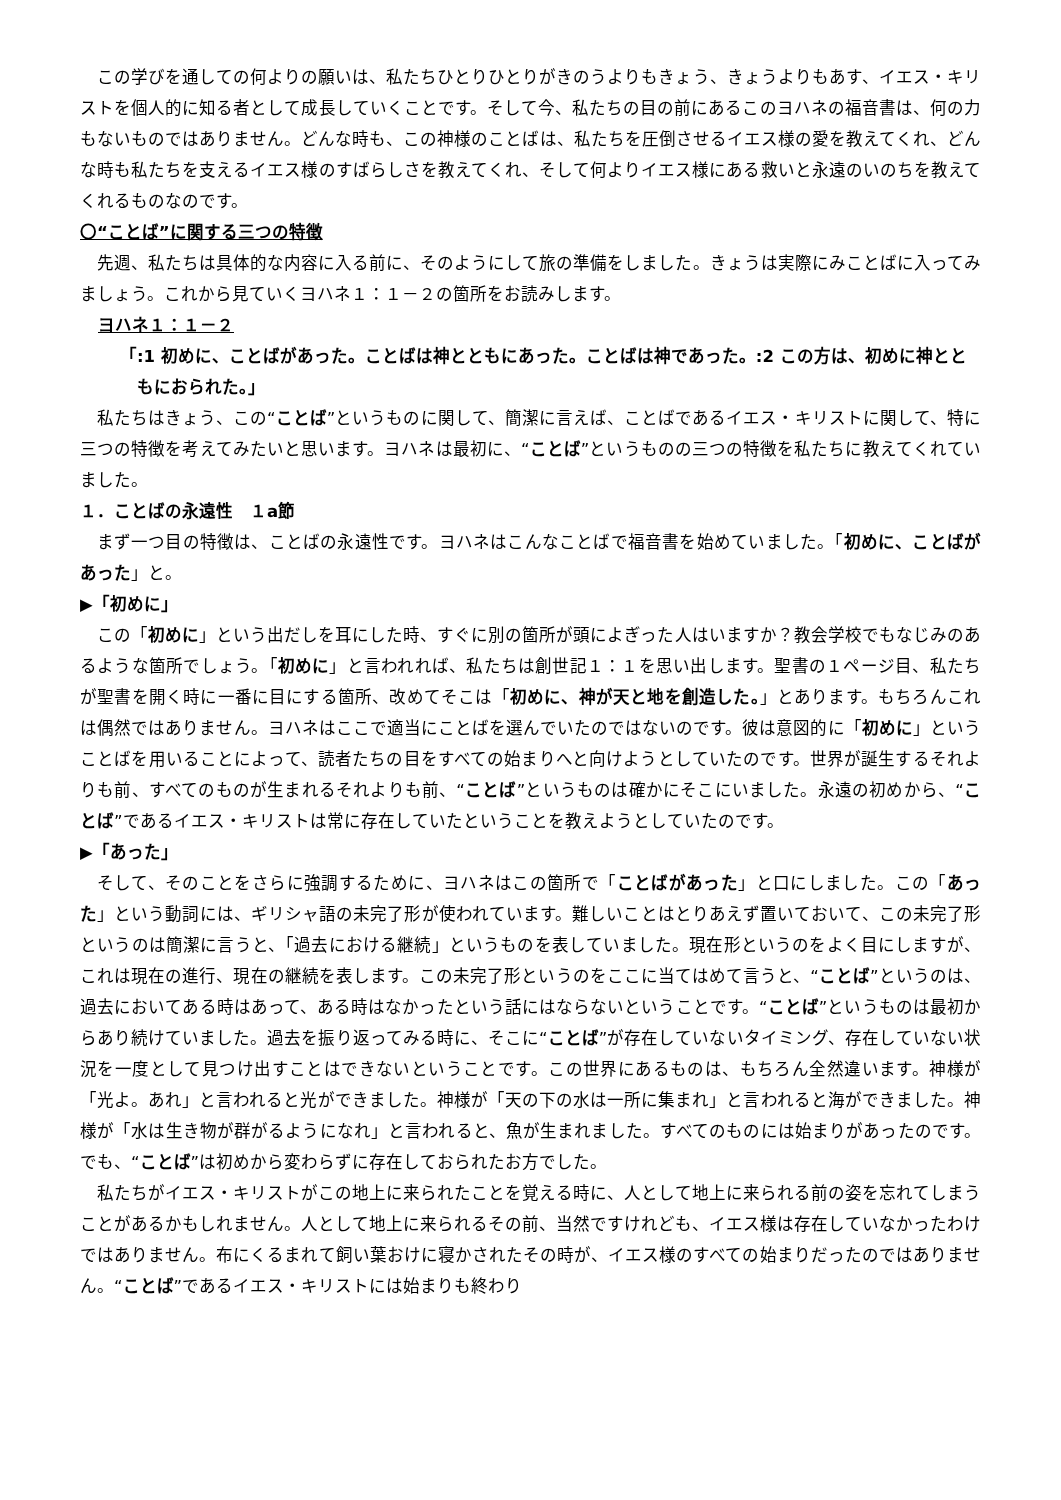この学びを通しての何よりの願いは、私たちひとりひとりがきのうよりもきょう、きょうよりもあす、イエス・キリストを個人的に知る者として成長していくことです。そして今、私たちの目の前にあるこのヨハネの福音書は、何の力もないものではありません。どんな時も、この神様のことばは、私たちを圧倒させるイエス様の愛を教えてくれ、どんな時も私たちを支えるイエス様のすばらしさを教えてくれ、そして何よりイエス様にある救いと永遠のいのちを教えてくれるものなのです。
〇“ことば”に関する三つの特徴
先週、私たちは具体的な内容に入る前に、そのようにして旅の準備をしました。きょうは実際にみことばに入ってみましょう。これから見ていくヨハネ１：１－２の箇所をお読みします。
ヨハネ１：１－２
「:1 初めに、ことばがあった。ことばは神とともにあった。ことばは神であった。:2 この方は、初めに神とともにおられた。」
私たちはきょう、この“ことば”というものに関して、簡潔に言えば、ことばであるイエス・キリストに関して、特に三つの特徴を考えてみたいと思います。ヨハネは最初に、“ことば”というものの三つの特徴を私たちに教えてくれていました。
１．ことばの永遠性　１a節
まず一つ目の特徴は、ことばの永遠性です。ヨハネはこんなことばで福音書を始めていました。「初めに、ことばがあった」と。
▶「初めに」
この「初めに」という出だしを耳にした時、すぐに別の箇所が頭によぎった人はいますか？教会学校でもなじみのあるような箇所でしょう。「初めに」と言われれば、私たちは創世記１：１を思い出します。聖書の１ページ目、私たちが聖書を開く時に一番に目にする箇所、改めてそこは「初めに、神が天と地を創造した。」とあります。もちろんこれは偶然ではありません。ヨハネはここで適当にことばを選んでいたのではないのです。彼は意図的に「初めに」ということばを用いることによって、読者たちの目をすべての始まりへと向けようとしていたのです。世界が誕生するそれよりも前、すべてのものが生まれるそれよりも前、“ことば”というものは確かにそこにいました。永遠の初めから、“ことば”であるイエス・キリストは常に存在していたということを教えようとしていたのです。
▶「あった」
そして、そのことをさらに強調するために、ヨハネはこの箇所で「ことばがあった」と口にしました。この「あった」という動詞には、ギリシャ語の未完了形が使われています。難しいことはとりあえず置いておいて、この未完了形というのは簡潔に言うと、「過去における継続」というものを表していました。現在形というのをよく目にしますが、これは現在の進行、現在の継続を表します。この未完了形というのをここに当てはめて言うと、“ことば”というのは、過去においてある時はあって、ある時はなかったという話にはならないということです。“ことば”というものは最初からあり続けていました。過去を振り返ってみる時に、そこに“ことば”が存在していないタイミング、存在していない状況を一度として見つけ出すことはできないということです。この世界にあるものは、もちろん全然違います。神様が「光よ。あれ」と言われると光ができました。神様が「天の下の水は一所に集まれ」と言われると海ができました。神様が「水は生き物が群がるようになれ」と言われると、魚が生まれました。すべてのものには始まりがあったのです。でも、“ことば”は初めから変わらずに存在しておられたお方でした。
私たちがイエス・キリストがこの地上に来られたことを覚える時に、人として地上に来られる前の姿を忘れてしまうことがあるかもしれません。人として地上に来られるその前、当然ですけれども、イエス様は存在していなかったわけではありません。布にくるまれて飼い葉おけに寝かされたその時が、イエス様のすべての始まりだったのではありません。“ことば”であるイエス・キリストには始まりも終わり